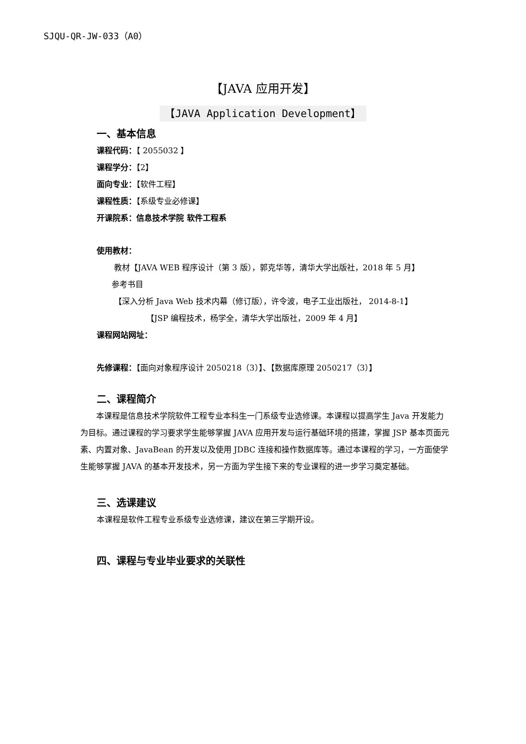SJQU-QR-JW-033（A0）
【JAVA 应用开发】
【JAVA Application Development】
一、基本信息
课程代码：【 2055032 】
课程学分：【2】
面向专业：【软件工程】
课程性质：【系级专业必修课】
开课院系：信息技术学院 软件工程系
使用教材：
教材【JAVA WEB 程序设计（第 3 版），郭克华等，清华大学出版社，2018 年 5 月】
参考书目
【深入分析 Java Web 技术内幕（修订版），许令波，电子工业出版社， 2014-8-1】
【JSP 编程技术，杨学全，清华大学出版社，2009 年 4 月】
课程网站网址：
先修课程：【面向对象程序设计 2050218（3）】、【数据库原理 2050217（3）】
二、课程简介
本课程是信息技术学院软件工程专业本科生一门系级专业选修课。本课程以提高学生 Java 开发能力为目标。通过课程的学习要求学生能够掌握 JAVA 应用开发与运行基础环境的搭建，掌握 JSP 基本页面元素、内置对象、JavaBean 的开发以及使用 JDBC 连接和操作数据库等。通过本课程的学习，一方面使学生能够掌握 JAVA 的基本开发技术，另一方面为学生接下来的专业课程的进一步学习奠定基础。
三、选课建议
本课程是软件工程专业系级专业选修课，建议在第三学期开设。
四、课程与专业毕业要求的关联性